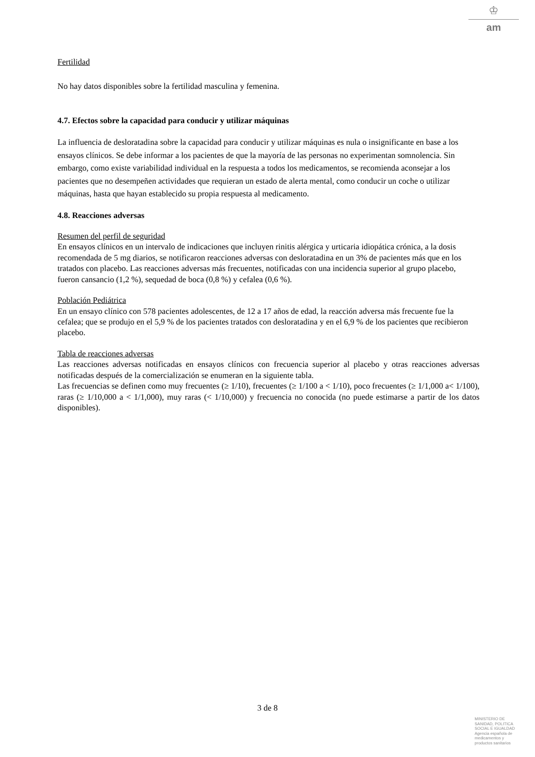♔
am
Fertilidad
No hay datos disponibles sobre la fertilidad masculina y femenina.
4.7. Efectos sobre la capacidad para conducir y utilizar máquinas
La influencia de desloratadina sobre la capacidad para conducir y utilizar máquinas es nula o insignificante en base a los ensayos clínicos. Se debe informar a los pacientes de que la mayoría de las personas no experimentan somnolencia. Sin embargo, como existe variabilidad individual en la respuesta a todos los medicamentos, se recomienda aconsejar a los pacientes que no desempeñen actividades que requieran un estado de alerta mental, como conducir un coche o utilizar máquinas, hasta que hayan establecido su propia respuesta al medicamento.
4.8. Reacciones adversas
Resumen del perfil de seguridad
En ensayos clínicos en un intervalo de indicaciones que incluyen rinitis alérgica y urticaria idiopática crónica, a la dosis recomendada de 5 mg diarios, se notificaron reacciones adversas con desloratadina en un 3% de pacientes más que en los tratados con placebo. Las reacciones adversas más frecuentes, notificadas con una incidencia superior al grupo placebo, fueron cansancio (1,2 %), sequedad de boca (0,8 %) y cefalea (0,6 %).
Población Pediátrica
En un ensayo clínico con 578 pacientes adolescentes, de 12 a 17 años de edad, la reacción adversa más frecuente fue la cefalea; que se produjo en el 5,9 % de los pacientes tratados con desloratadina y en el 6,9 % de los pacientes que recibieron placebo.
Tabla de reacciones adversas
Las reacciones adversas notificadas en ensayos clínicos con frecuencia superior al placebo y otras reacciones adversas notificadas después de la comercialización se enumeran en la siguiente tabla.
Las frecuencias se definen como muy frecuentes (≥ 1/10), frecuentes (≥ 1/100 a < 1/10), poco frecuentes (≥ 1/1,000 a< 1/100), raras (≥ 1/10,000 a < 1/1,000), muy raras (< 1/10,000) y frecuencia no conocida (no puede estimarse a partir de los datos disponibles).
3 de 8
MINISTERIO DE
SANIDAD, POLITICA
SOCIAL E IGUALDAD
Agencia española de
medicamentos y
productos sanitarios